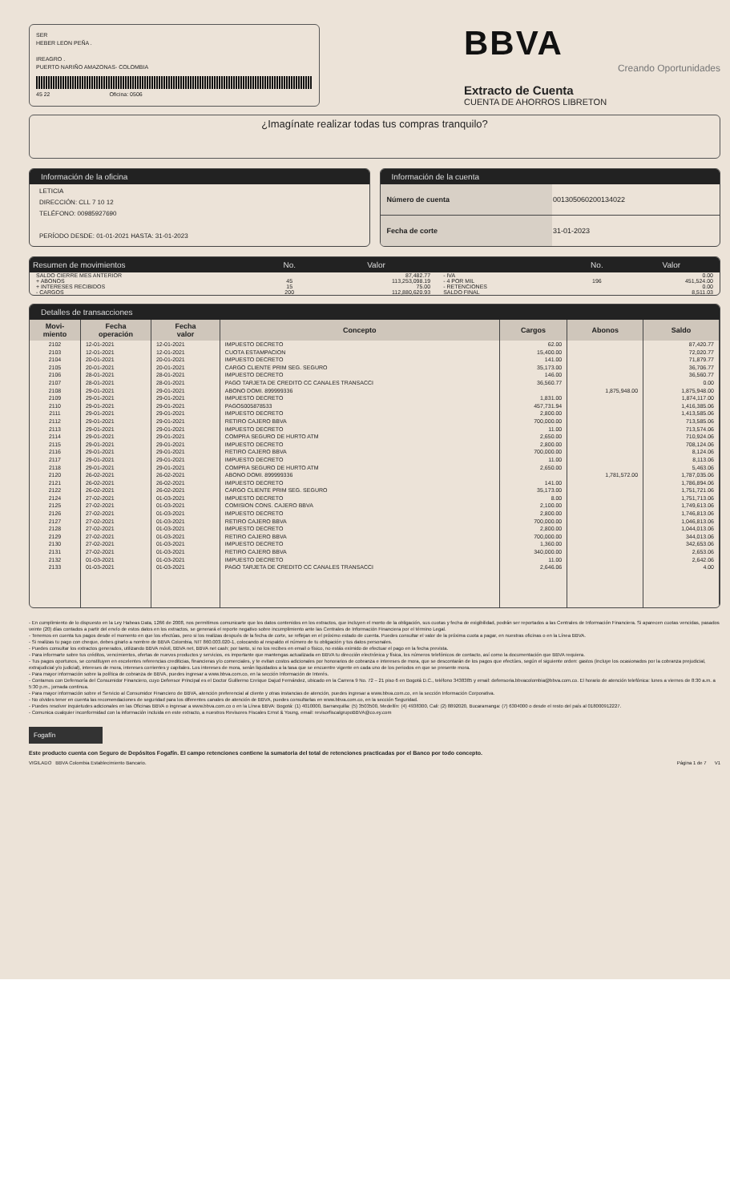SER
HEBER LEON PEÑA .
IREAGRO .
PUERTO NARIÑO AMAZONAS- COLOMBIA
45 22 Oficina: 0506
BBVA
Creando Oportunidades
Extracto de Cuenta
CUENTA DE AHORROS LIBRETON
¿Imagínate realizar todas tus compras tranquilo?
Información de la oficina
LETICIA
DIRECCIÓN: CLL 7 10 12
TELÉFONO: 00985927690
PERÍODO DESDE: 01-01-2021 HASTA: 31-01-2023
Información de la cuenta
| Número de cuenta | 001305060200134022 |
| Fecha de corte | 31-01-2023 |
| Resumen de movimientos | No. | Valor | | No. | Valor |
| --- | --- | --- | --- | --- | --- |
| SALDO CIERRE MES ANTERIOR | | 87,482.77 | - IVA | | 0.00 |
| + ABONOS | 45 | 113,253,098.19 | - 4 POR MIL | 196 | 451,524.00 |
| + INTERESES RECIBIDOS | 15 | 75.00 | - RETENCIONES | | 0.00 |
| - CARGOS | 200 | 112,880,620.93 | SALDO FINAL | | 8,511.03 |
Detalles de transacciones
| Movi- miento | Fecha operación | Fecha valor | Concepto | Cargos | Abonos | Saldo |
| --- | --- | --- | --- | --- | --- | --- |
| 2102 | 12-01-2021 | 12-01-2021 | IMPUESTO DECRETO | 62.00 | | 87,420.77 |
| 2103 | 12-01-2021 | 12-01-2021 | CUOTA ESTAMPACION | 15,400.00 | | 72,020.77 |
| 2104 | 20-01-2021 | 20-01-2021 | IMPUESTO DECRETO | 141.00 | | 71,879.77 |
| 2105 | 20-01-2021 | 20-01-2021 | CARGO CLIENTE PRIM SEG. SEGURO | 35,173.00 | | 36,706.77 |
| 2106 | 28-01-2021 | 28-01-2021 | IMPUESTO DECRETO | 146.00 | | 36,560.77 |
| 2107 | 28-01-2021 | 28-01-2021 | PAGO TARJETA DE CREDITO CC CANALES TRANSACCI | 36,560.77 | | 0.00 |
| 2108 | 29-01-2021 | 29-01-2021 | ABONO DOMI. 899999336 | | 1,875,948.00 | 1,875,948.00 |
| 2109 | 29-01-2021 | 29-01-2021 | IMPUESTO DECRETO | 1,831.00 | | 1,874,117.00 |
| 2110 | 29-01-2021 | 29-01-2021 | PAGO5005878533 | 457,731.94 | | 1,416,385.06 |
| 2111 | 29-01-2021 | 29-01-2021 | IMPUESTO DECRETO | 2,800.00 | | 1,413,585.06 |
| 2112 | 29-01-2021 | 29-01-2021 | RETIRO CAJERO BBVA | 700,000.00 | | 713,585.06 |
| 2113 | 29-01-2021 | 29-01-2021 | IMPUESTO DECRETO | 11.00 | | 713,574.06 |
| 2114 | 29-01-2021 | 29-01-2021 | COMPRA SEGURO DE HURTO ATM | 2,650.00 | | 710,924.06 |
| 2115 | 29-01-2021 | 29-01-2021 | IMPUESTO DECRETO | 2,800.00 | | 708,124.06 |
| 2116 | 29-01-2021 | 29-01-2021 | RETIRO CAJERO BBVA | 700,000.00 | | 8,124.06 |
| 2117 | 29-01-2021 | 29-01-2021 | IMPUESTO DECRETO | 11.00 | | 8,113.06 |
| 2118 | 29-01-2021 | 29-01-2021 | COMPRA SEGURO DE HURTO ATM | 2,650.00 | | 5,463.06 |
| 2120 | 26-02-2021 | 26-02-2021 | ABONO DOMI. 899999336 | | 1,781,572.00 | 1,787,035.06 |
| 2121 | 26-02-2021 | 26-02-2021 | IMPUESTO DECRETO | 141.00 | | 1,786,894.06 |
| 2122 | 26-02-2021 | 26-02-2021 | CARGO CLIENTE PRIM SEG. SEGURO | 35,173.00 | | 1,751,721.06 |
| 2124 | 27-02-2021 | 01-03-2021 | IMPUESTO DECRETO | 8.00 | | 1,751,713.06 |
| 2125 | 27-02-2021 | 01-03-2021 | COMISION CONS. CAJERO BBVA | 2,100.00 | | 1,749,613.06 |
| 2126 | 27-02-2021 | 01-03-2021 | IMPUESTO DECRETO | 2,800.00 | | 1,746,813.06 |
| 2127 | 27-02-2021 | 01-03-2021 | RETIRO CAJERO BBVA | 700,000.00 | | 1,046,813.06 |
| 2128 | 27-02-2021 | 01-03-2021 | IMPUESTO DECRETO | 2,800.00 | | 1,044,013.06 |
| 2129 | 27-02-2021 | 01-03-2021 | RETIRO CAJERO BBVA | 700,000.00 | | 344,013.06 |
| 2130 | 27-02-2021 | 01-03-2021 | IMPUESTO DECRETO | 1,360.00 | | 342,653.06 |
| 2131 | 27-02-2021 | 01-03-2021 | RETIRO CAJERO BBVA | 340,000.00 | | 2,653.06 |
| 2132 | 01-03-2021 | 01-03-2021 | IMPUESTO DECRETO | 11.00 | | 2,642.06 |
| 2133 | 01-03-2021 | 01-03-2021 | PAGO TARJETA DE CREDITO CC CANALES TRANSACCI | 2,646.06 | | 4.00 |
- En cumplimiento de lo dispuesto en la Ley Habeas Data, 1266 de 2008, nos permitimos comunicarte que los datos contenidos en los extractos, que incluyen el monto de la obligación, sus cuotas y fecha de exigibilidad, podrán ser reportados a las Centrales de Información Financiera. Si aparecen cuotas vencidas, pasados veinte (20) días contados a partir del envío de estos datos en los extractos, se generará el reporte negativo sobre incumplimiento ante las Centrales de Información Financiera por el término Legal.
- Tenemos en cuenta tus pagos desde el momento en que los efectúas, pero si los realizas después de la fecha de corte, se reflejan en el próximo estado de cuenta. Puedes consultar el valor de la próxima cuota a pagar, en nuestras oficinas o en la Línea BBVA.
- Si realizas tu pago con cheque, debes girarlo a nombre de BBVA Colombia, NIT 860.003.020-1, colocando al respaldo el número de tu obligación y tus datos personales.
- Puedes consultar los extractos generados, utilizando BBVA móvil, BBVA net, BBVA net cash; por tanto, si no los recibes en email o físico, no estás eximido de efectuar el pago en la fecha prevista.
- Para informarte sobre tus créditos, vencimientos, ofertas de nuevos productos y servicios, es importante que mantengas actualizada en BBVA tu dirección electrónica y física, los números telefónicos de contacto, así como la documentación que BBVA requiera.
- Tus pagos oportunos, se constituyen en excelentes referencias crediticias, financieras y/o comerciales, y te evitan costos adicionales por honorarios de cobranza e intereses de mora, que se descontarán de los pagos que efectúes, según el siguiente orden: gastos (incluye los ocasionados por la cobranza prejudicial, extrajudicial y/o judicial), intereses de mora, intereses corrientes y capitales. Los intereses de mora, serán liquidados a la tasa que se encuentre vigente en cada uno de los periodos en que se presente mora.
- Para mayor información sobre la política de cobranza de BBVA, puedes ingresar a www.bbva.com.co, en la sección Información de Interés.
- Contamos con Defensoría del Consumidor Financiero, cuyo Defensor Principal es el Doctor Guillermo Enrique Dajud Fernández, ubicado en la Carrera 9 No. 72 – 21 piso 6 en Bogotá D.C., teléfono 3438385 y email: defensoria.bbvacolombia@bbva.com.co. El horario de atención telefónica: lunes a viernes de 8:30 a.m. a 5:30 p.m., jornada continua.
- Para mayor información sobre el Servicio al Consumidor Financiero de BBVA, atención preferencial al cliente y otras instancias de atención, puedes ingresar a www.bbva.com.co, en la sección Información Corporativa.
- No olvides tener en cuenta las recomendaciones de seguridad para los diferentes canales de atención de BBVA, puedes consultarlas en www.bbva.com.co, en la sección Seguridad.
- Puedes resolver inquietudes adicionales en las Oficinas BBVA o ingresar a www.bbva.com.co o en la Línea BBVA: Bogotá: (1) 4010000, Barranquilla: (5) 3503500, Medellín: (4) 4938300, Cali: (2) 8892020, Bucaramanga: (7) 6304000 o desde el resto del país al 018000912227.
- Comunica cualquier inconformidad con la información incluida en este extracto, a nuestros Revisores Fiscales Ernst & Young, email: revisorfiscalgrupoBBVA@co.ey.com
Fogafín
Este producto cuenta con Seguro de Depósitos Fogafín. El campo retenciones contiene la sumatoria del total de retenciones practicadas por el Banco por todo concepto.
VIGILADO BBVA Colombia Establecimiento Bancario. Página 1 de 7 V1